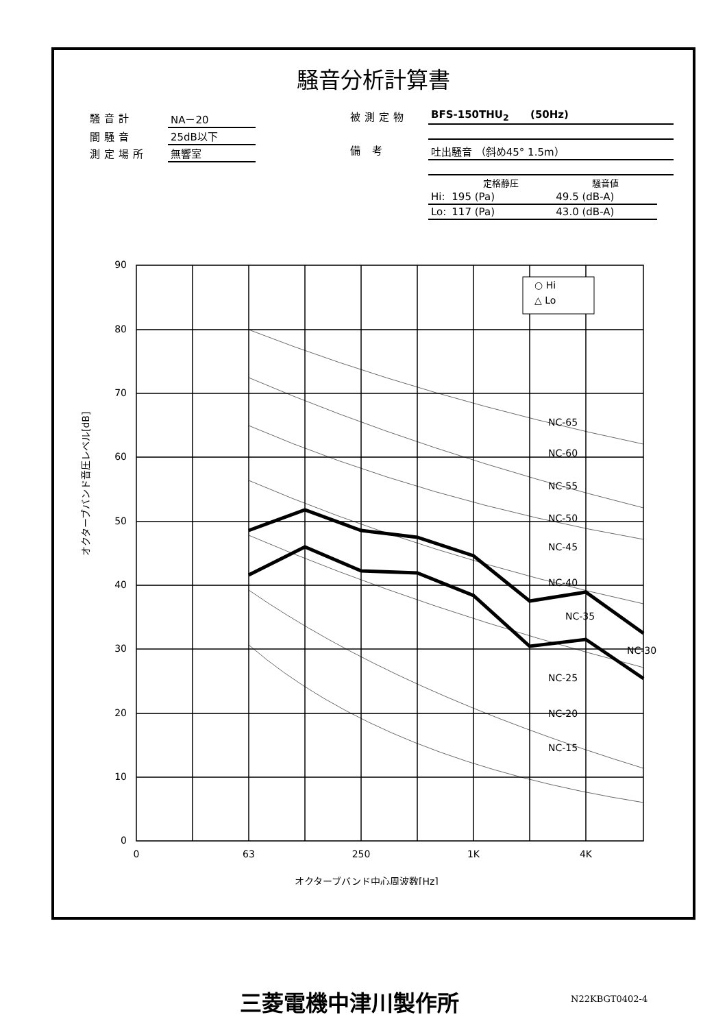騒音分析計算書
| 騒音計 | NA－20 |
| 闇騒音 | 25dB以下 |
| 測定場所 | 無響室 |
| 被測定物 | BFS-150THU<sub>2</sub> (50Hz) |
| 備 考 | 吐出騒音 （斜め45° 1.5m） |
| | 定格静圧 | 騒音値 |
| --- | --- | --- |
| Hi: | 195 (Pa) | 49.5 (dB-A) |
| Lo: | 117 (Pa) | 43.0 (dB-A) |
90
80
70
60
50
40
30
20
10
0
0
63
250
1K
4K
○ Hi
△ Lo
NC-65
NC-60
NC-55
NC-50
NC-45
NC-40
NC-35
NC-30
NC-25
NC-20
NC-15
オクターブバンド音圧レベル[dB]
オクターブバンド中心周波数[Hz]
三菱電機中津川製作所 N22KBGT0402-4